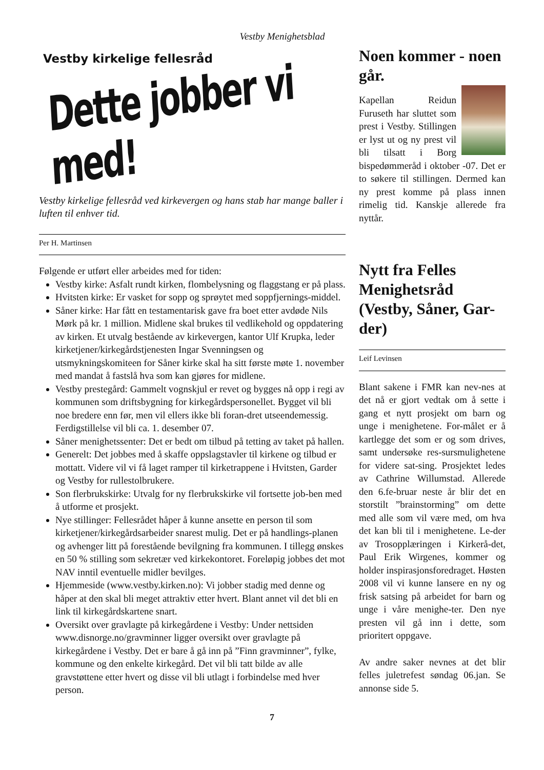Vestby Menighetsblad
Vestby kirkelige fellesråd
Dette jobber vi med!
Vestby kirkelige fellesråd ved kirkevergen og hans stab har mange baller i luften til enhver tid.
Per H. Martinsen
Følgende er utført eller arbeides med for tiden:
Vestby kirke: Asfalt rundt kirken, flombelysning og flaggstang er på plass.
Hvitsten kirke: Er vasket for sopp og sprøytet med soppfjernings-middel.
Såner kirke: Har fått en testamentarisk gave fra boet etter avdøde Nils Mørk på kr. 1 million. Midlene skal brukes til vedlikehold og oppdatering av kirken. Et utvalg bestående av kirkevergen, kantor Ulf Krupka, leder kirketjener/kirkegårdstjenesten Ingar Svenningsen og utsmykningskomiteen for Såner kirke skal ha sitt første møte 1. november med mandat å fastslå hva som kan gjøres for midlene.
Vestby prestegård: Gammelt vognskjul er revet og bygges nå opp i regi av kommunen som driftsbygning for kirkegårdspersonellet. Bygget vil bli noe bredere enn før, men vil ellers ikke bli foran-dret utseendemessig. Ferdigstillelse vil bli ca. 1. desember 07.
Såner menighetssenter: Det er bedt om tilbud på tetting av taket på hallen.
Generelt: Det jobbes med å skaffe oppslagstavler til kirkene og tilbud er mottatt. Videre vil vi få laget ramper til kirketrappene i Hvitsten, Garder og Vestby for rullestolbrukere.
Son flerbrukskirke: Utvalg for ny flerbrukskirke vil fortsette job-ben med å utforme et prosjekt.
Nye stillinger: Fellesrådet håper å kunne ansette en person til som kirketjener/kirkegårdsarbeider snarest mulig. Det er på handlings-planen og avhenger litt på forestående bevilgning fra kommunen. I tillegg ønskes en 50 % stilling som sekretær ved kirkekontoret. Foreløpig jobbes det mot NAV inntil eventuelle midler bevilges.
Hjemmeside (www.vestby.kirken.no): Vi jobber stadig med denne og håper at den skal bli meget attraktiv etter hvert. Blant annet vil det bli en link til kirkegårdskartene snart.
Oversikt over gravlagte på kirkegårdene i Vestby: Under nettsiden www.disnorge.no/gravminner ligger oversikt over gravlagte på kirkegårdene i Vestby. Det er bare å gå inn på ”Finn gravminner”, fylke, kommune og den enkelte kirkegård. Det vil bli tatt bilde av alle gravstøttene etter hvert og disse vil bli utlagt i forbindelse med hver person.
Noen kommer - noen går.
Kapellan Reidun Furuseth har sluttet som prest i Vestby. Stillingen er lyst ut og ny prest vil bli tilsatt i Borg bispedømmeråd i oktober -07. Det er to søkere til stillingen. Dermed kan ny prest komme på plass innen rimelig tid. Kanskje allerede fra nyttår.
Nytt fra Felles Menighetsråd (Vestby, Såner, Gar-der)
Leif Levinsen
Blant sakene i FMR kan nev-nes at det nå er gjort vedtak om å sette i gang et nytt prosjekt om barn og unge i menighetene. For-målet er å kartlegge det som er og som drives, samt undersøke res-sursmulighetene for videre sat-sing. Prosjektet ledes av Cathrine Willumstad. Allerede den 6.fe-bruar neste år blir det en storstilt ”brainstorming” om dette med alle som vil være med, om hva det kan bli til i menighetene. Le-der av Trosopplæringen i Kirkerå-det, Paul Erik Wirgenes, kommer og holder inspirasjonsforedraget. Høsten 2008 vil vi kunne lansere en ny og frisk satsing på arbeidet for barn og unge i våre menighe-ter. Den nye presten vil gå inn i dette, som prioritert oppgave.
Av andre saker nevnes at det blir felles juletrefest søndag 06.jan. Se annonse side 5.
7